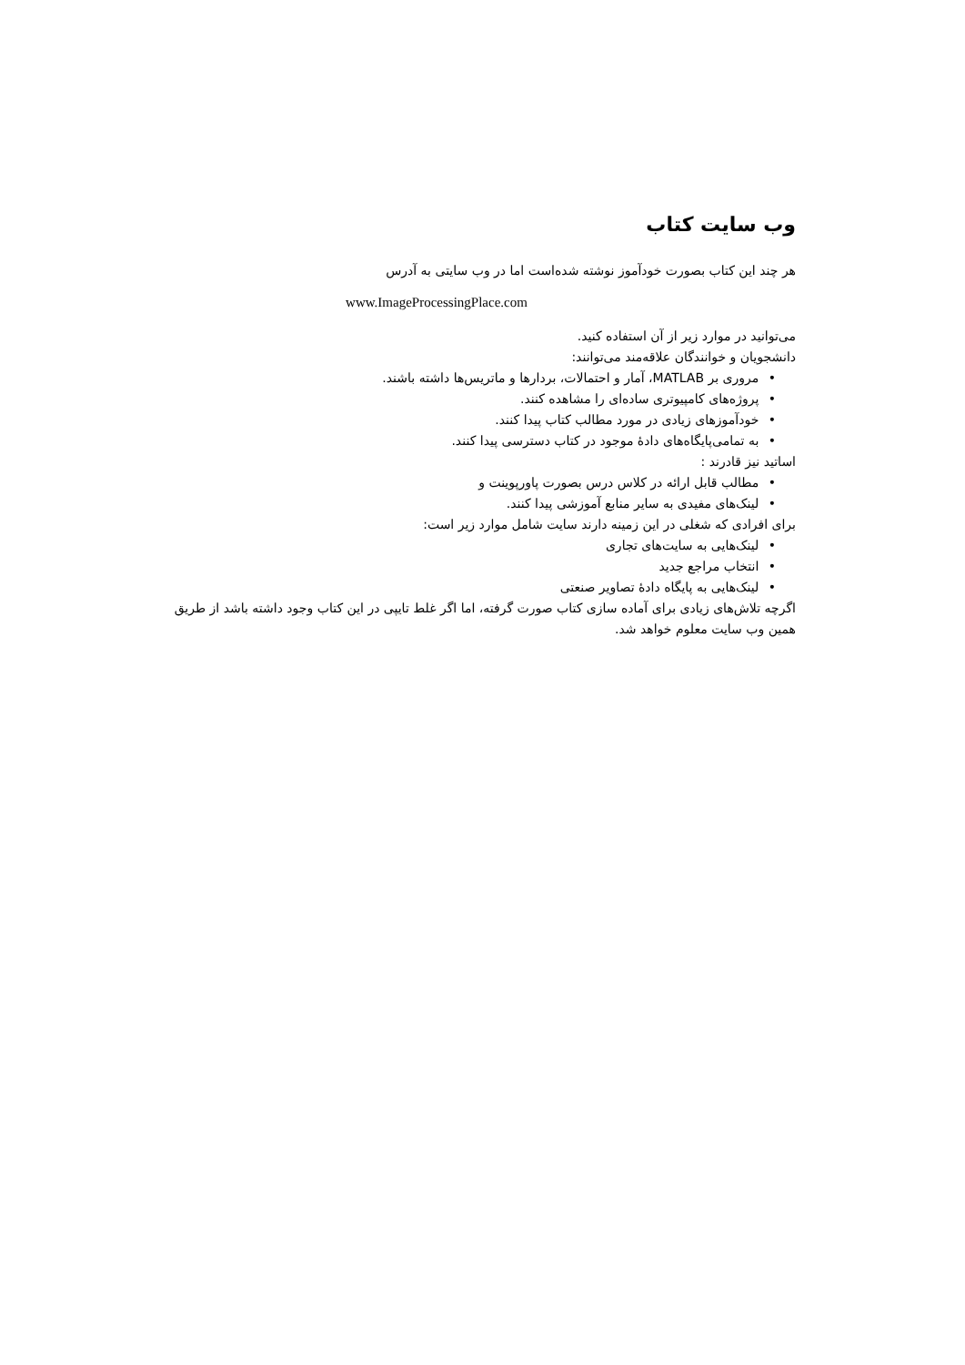وب سایت کتاب
هر چند این کتاب بصورت خودآموز نوشته شده‌است اما در وب سایتی به آدرس
www.ImageProcessingPlace.com
می‌توانید در موارد زیر از آن استفاده کنید.
دانشجویان و خوانندگان علاقه‌مند می‌توانند:
• مروری بر MATLAB، آمار و احتمالات، بردارها و ماتریس‌ها داشته باشند.
• پروژه‌های کامپیوتری ساده‌ای را مشاهده کنند.
• خودآموزهای زیادی در مورد مطالب کتاب پیدا کنند.
• به تمامی‌پایگاه‌های دادهٔ موجود در کتاب دسترسی پیدا کنند.
اساتید نیز قادرند :
• مطالب قابل ارائه در کلاس درس بصورت پاورپوینت و
• لینک‌های مفیدی به سایر منابع آموزشی پیدا کنند.
برای افرادی که شغلی در این زمینه دارند سایت شامل موارد زیر است:
• لینک‌هایی به سایت‌های تجاری
• انتخاب مراجع جدید
• لینک‌هایی به پایگاه دادهٔ تصاویر صنعتی
اگرچه تلاش‌های زیادی برای آماده سازی کتاب صورت گرفته، اما اگر غلط تایپی در این کتاب وجود داشته باشد از طریق همین وب سایت معلوم خواهد شد.